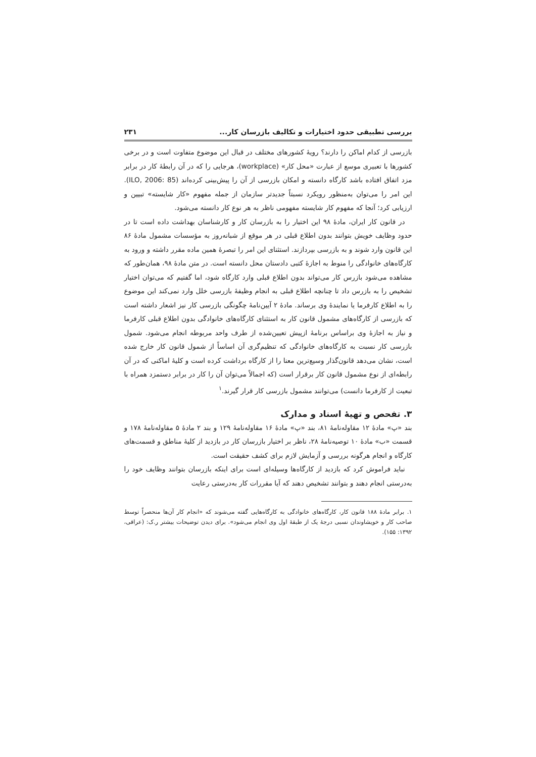بررسی تطبیقی حدود اختیارات و تکالیف بازرسان کار... ۲۳۱
بازرسی از کدام اماکن را دارند؟ رویهٔ کشورهای مختلف در قبال این موضوع متفاوت است و در برخی کشورها با تعبیری موسع از عبارت «محل کار» (workplace)، هرجایی را که در آن رابطهٔ کار در برابر مزد اتفاق افتاده باشد کارگاه دانسته و امکان بازرسی از آن را پیش‌بینی کرده‌اند (ILO, 2006: 85). این امر را می‌توان به‌منظور رویکرد نسبتاً جدیدتر سازمان از جمله مفهوم «کار شایسته» تبیین و ارزیابی کرد؛ آنجا که مفهوم کار شایسته مفهومی ناظر به هر نوع کار دانسته می‌شود.
در قانون کار ایران، مادهٔ ۹۸ این اختیار را به بازرسان کار و کارشناسان بهداشت داده است تا در حدود وظایف خویش بتوانند بدون اطلاع قبلی در هر موقع از شبانه‌روز به مؤسسات مشمول مادهٔ ۸۶ این قانون وارد شوند و به بازرسی بپردازند. استثنای این امر را تبصرهٔ همین ماده مقرر داشته و ورود به کارگاه‌های خانوادگی را منوط به اجازهٔ کتبی دادستان محل دانسته است. در متن مادهٔ ۹۸، همان‌طور که مشاهده می‌شود بازرس کار می‌تواند بدون اطلاع قبلی وارد کارگاه شود، اما گفتیم که می‌توان اختیار تشخیص را به بازرس داد تا چنانچه اطلاع قبلی به انجام وظیفهٔ بازرسی خلل وارد نمی‌کند این موضوع را به اطلاع کارفرما یا نمایندهٔ وی برساند. مادهٔ ۲ آیین‌نامهٔ چگونگی بازرسی کار نیز اشعار داشته است که بازرسی از کارگاه‌های مشمول قانون کار به استثنای کارگاه‌های خانوادگی بدون اطلاع قبلی کارفرما و نیاز به اجازهٔ وی براساس برنامهٔ ازپیش تعیین‌شده از طرف واحد مربوطه انجام می‌شود. شمول بازرسی کار نسبت به کارگاه‌های خانوادگی که تنظیم‌گری آن اساساً از شمول قانون کار خارج شده است، نشان می‌دهد قانون‌گذار وسیع‌ترین معنا را از کارگاه برداشت کرده است و کلیهٔ اماکنی که در آن رابطه‌ای از نوع مشمول قانون کار برقرار است (که اجمالاً می‌توان آن را کار در برابر دستمزد همراه با تبعیت از کارفرما دانست) می‌توانند مشمول بازرسی کار قرار گیرند.<sup>۱</sup>
۳. تفحص و تهیهٔ اسناد و مدارک
بند «پ» مادهٔ ۱۲ مقاوله‌نامهٔ ۸۱، بند «پ» مادهٔ ۱۶ مقاوله‌نامهٔ ۱۲۹ و بند ۲ مادهٔ ۵ مقاوله‌نامهٔ ۱۷۸ و قسمت «ب» مادهٔ ۱۰ توصیه‌نامهٔ ۲۸، ناظر بر اختیار بازرسان کار در بازدید از کلیهٔ مناطق و قسمت‌های کارگاه و انجام هرگونه بررسی و آزمایش لازم برای کشف حقیقت است.
نباید فراموش کرد که بازدید از کارگاه‌ها وسیله‌ای است برای اینکه بازرسان بتوانند وظایف خود را به‌درستی انجام دهند و بتوانند تشخیص دهند که آیا مقررات کار به‌درستی رعایت
۱. برابر مادهٔ ۱۸۸ قانون کار، کارگاه‌های خانوادگی به کارگاه‌هایی گفته می‌شوند که «انجام کار آن‌ها منحصراً توسط صاحب کار و خویشاوندان نسبی درجهٔ یک از طبقهٔ اول وی انجام می‌شود». برای دیدن توضیحات بیشتر ر.ک: (عراقی، ۱۳۹۲: ۱۵۵).